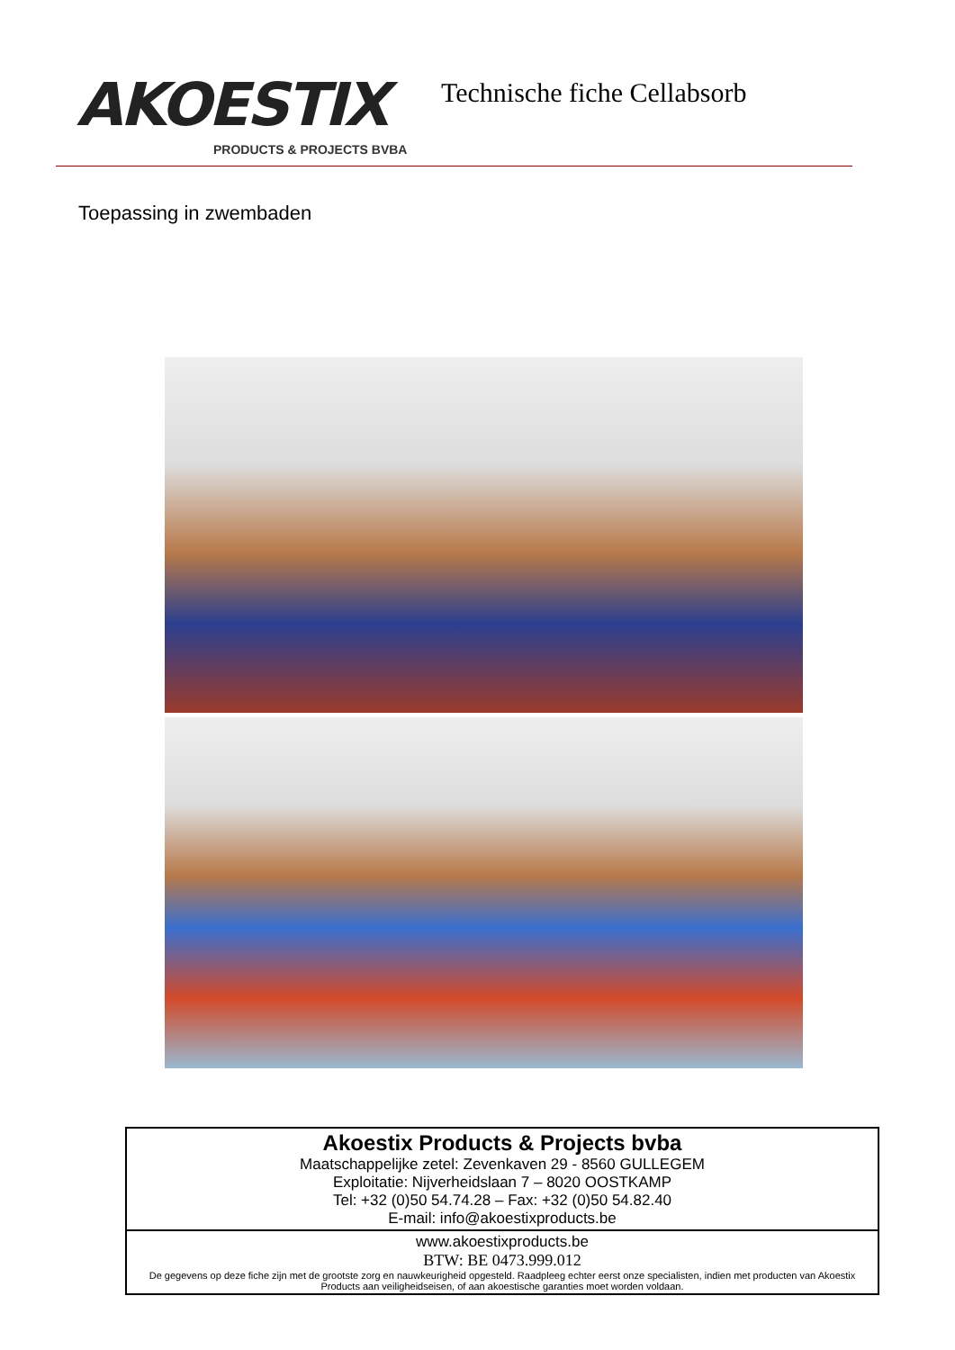AKOESTIX
PRODUCTS & PROJECTS BVBA
Technische fiche Cellabsorb
Toepassing in zwembaden
Akoestix Products & Projects bvba
Maatschappelijke zetel: Zevenkaven 29 - 8560 GULLEGEM
Exploitatie: Nijverheidslaan 7 – 8020 OOSTKAMP
Tel: +32 (0)50 54.74.28 – Fax: +32 (0)50 54.82.40
E-mail: info@akoestixproducts.be
www.akoestixproducts.be
BTW: BE 0473.999.012
De gegevens op deze fiche zijn met de grootste zorg en nauwkeurigheid opgesteld. Raadpleeg echter eerst onze specialisten, indien met producten van Akoestix Products aan veiligheidseisen, of aan akoestische garanties moet worden voldaan.